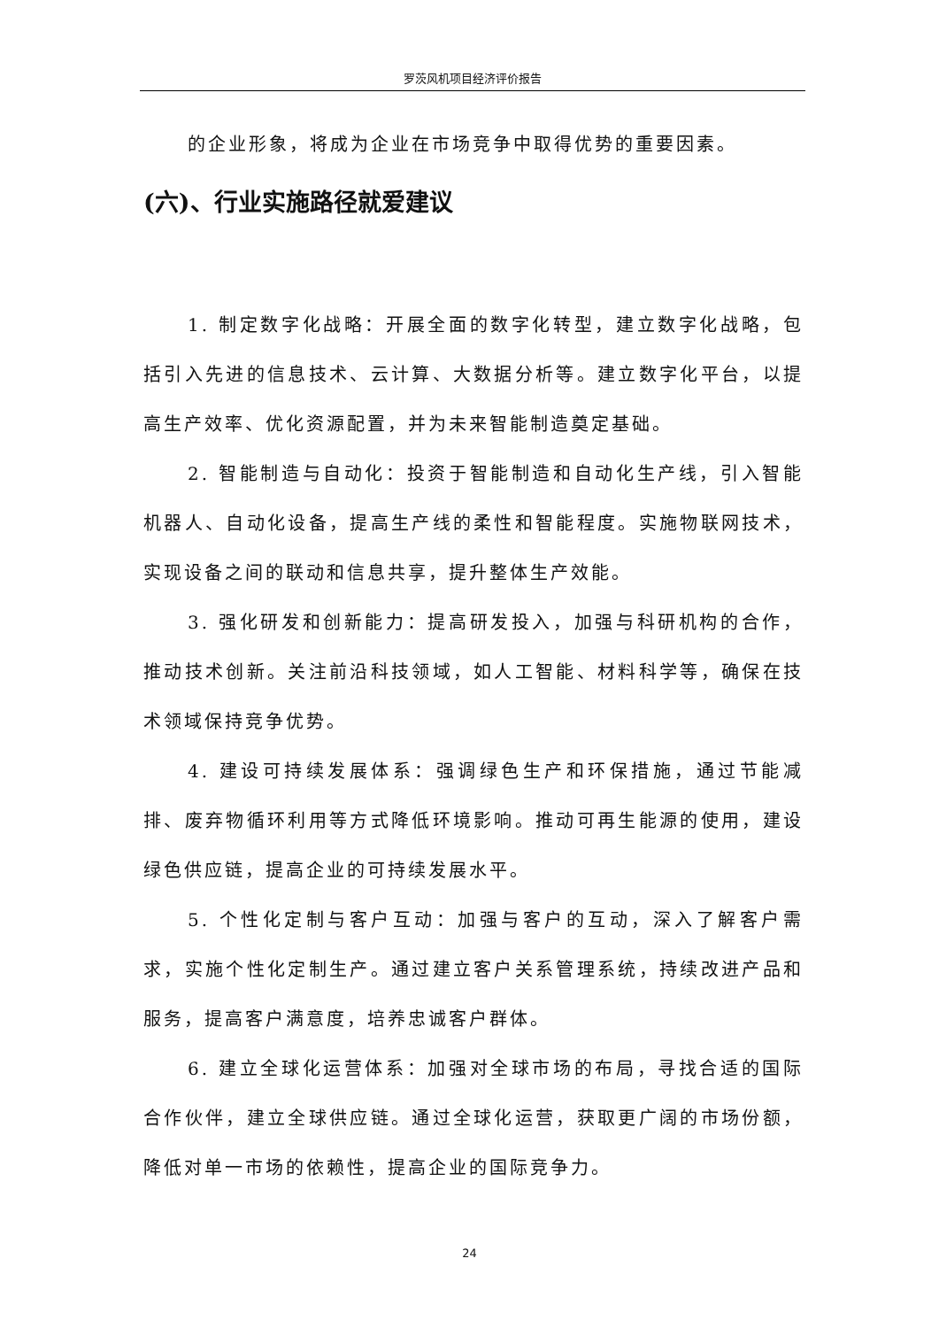罗茨风机项目经济评价报告
的企业形象，将成为企业在市场竞争中取得优势的重要因素。
(六)、行业实施路径就爱建议
1. 制定数字化战略：开展全面的数字化转型，建立数字化战略，包括引入先进的信息技术、云计算、大数据分析等。建立数字化平台，以提高生产效率、优化资源配置，并为未来智能制造奠定基础。
2. 智能制造与自动化：投资于智能制造和自动化生产线，引入智能机器人、自动化设备，提高生产线的柔性和智能程度。实施物联网技术，实现设备之间的联动和信息共享，提升整体生产效能。
3. 强化研发和创新能力：提高研发投入，加强与科研机构的合作，推动技术创新。关注前沿科技领域，如人工智能、材料科学等，确保在技术领域保持竞争优势。
4. 建设可持续发展体系：强调绿色生产和环保措施，通过节能减排、废弃物循环利用等方式降低环境影响。推动可再生能源的使用，建设绿色供应链，提高企业的可持续发展水平。
5. 个性化定制与客户互动：加强与客户的互动，深入了解客户需求，实施个性化定制生产。通过建立客户关系管理系统，持续改进产品和服务，提高客户满意度，培养忠诚客户群体。
6. 建立全球化运营体系：加强对全球市场的布局，寻找合适的国际合作伙伴，建立全球供应链。通过全球化运营，获取更广阔的市场份额，降低对单一市场的依赖性，提高企业的国际竞争力。
24